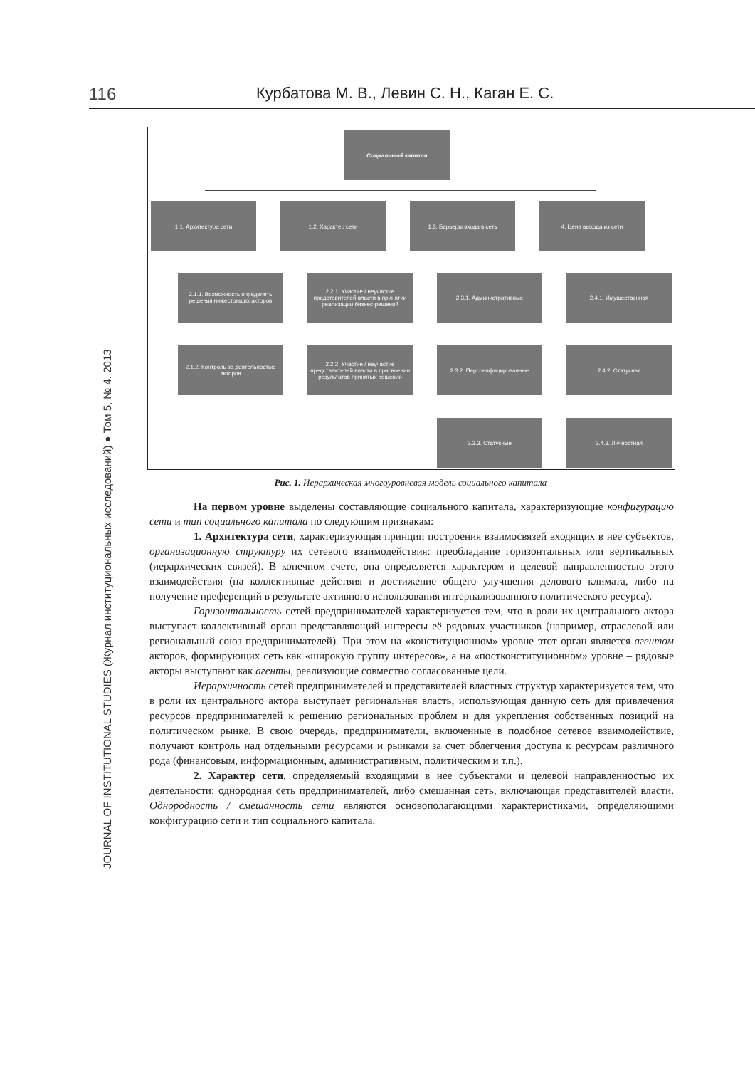116 Курбатова М. В., Левин С. Н., Каган Е. С.
JOURNAL OF INSTITUTIONAL STUDIES (Журнал институциональных исследований) ● Том 5, № 4. 2013
Социальный капитал
1.1. Архитектура сети 1.2. Характер сети 1.3. Барьеры входа в сеть 4. Цена выхода из сети
2.1.1. Возможность определять решения нижестоящих акторов
2.2.1. Участие / неучастие представителей власти в принятии реализации бизнес-решений
2.3.1. Административные 2.4.1. Имущественная
2.1.2. Контроль за деятельностью акторов
2.2.2. Участие / неучастие представителей власти в присвоении результатов принятых решений
2.3.2. Персонифицированные 2.4.2. Статусная
2.3.3. Статусные 2.4.3. Личностная
Рис. 1. Иерархическая многоуровневая модель социального капитала
На первом уровне выделены составляющие социального капитала, характеризующие конфигурацию сети и тип социального капитала по следующим признакам:
1. Архитектура сети, характеризующая принцип построения взаимосвязей входящих в нее субъектов, организационную структуру их сетевого взаимодействия: преобладание горизонтальных или вертикальных (иерархических связей). В конечном счете, она определяется характером и целевой направленностью этого взаимодействия (на коллективные действия и достижение общего улучшения делового климата, либо на получение преференций в результате активного использования интернализованного политического ресурса).
Горизонтальность сетей предпринимателей характеризуется тем, что в роли их центрального актора выступает коллективный орган представляющий интересы её рядовых участников (например, отраслевой или региональный союз предпринимателей). При этом на «конституционном» уровне этот орган является агентом акторов, формирующих сеть как «широкую группу интересов», а на «постконституционном» уровне – рядовые акторы выступают как агенты, реализующие совместно согласованные цели.
Иерархичность сетей предпринимателей и представителей властных структур характеризуется тем, что в роли их центрального актора выступает региональная власть, использующая данную сеть для привлечения ресурсов предпринимателей к решению региональных проблем и для укрепления собственных позиций на политическом рынке. В свою очередь, предприниматели, включенные в подобное сетевое взаимодействие, получают контроль над отдельными ресурсами и рынками за счет облегчения доступа к ресурсам различного рода (финансовым, информационным, административным, политическим и т.п.).
2. Характер сети, определяемый входящими в нее субъектами и целевой направленностью их деятельности: однородная сеть предпринимателей, либо смешанная сеть, включающая представителей власти. Однородность / смешанность сети являются основополагающими характеристиками, определяющими конфигурацию сети и тип социального капитала.